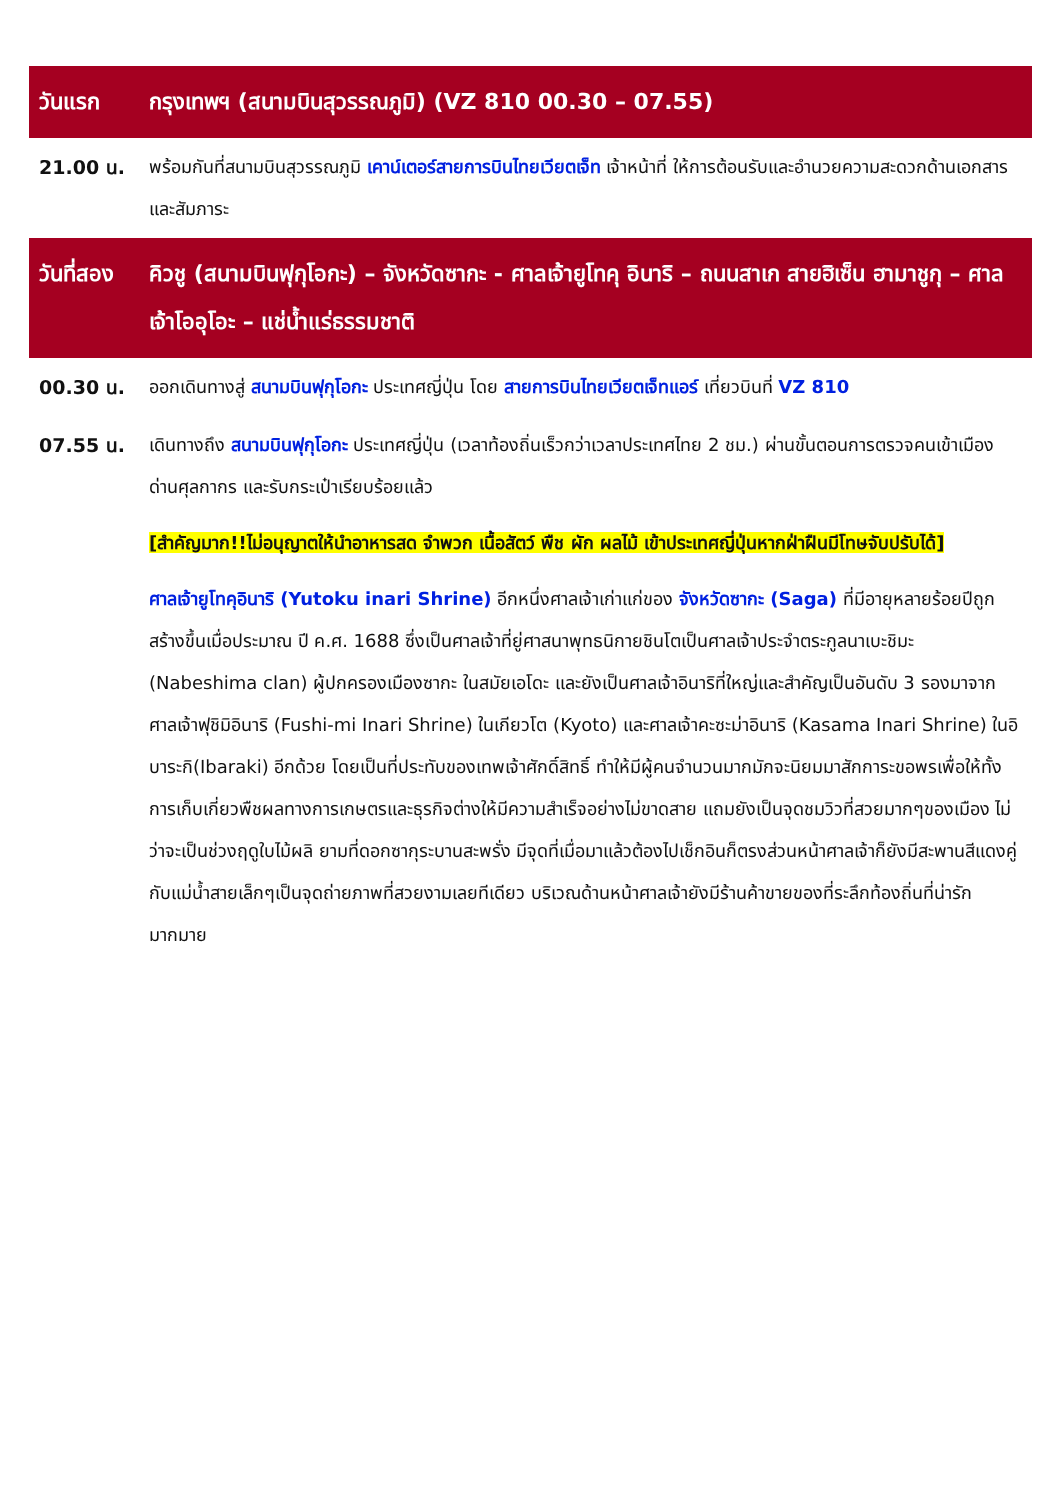วันแรก กรุงเทพฯ (สนามบินสุวรรณภูมิ) (VZ 810 00.30 – 07.55)
21.00 น. พร้อมกันที่สนามบินสุวรรณภูมิ เคาน์เตอร์สายการบินไทยเวียตเจ็ท เจ้าหน้าที่ ให้การต้อนรับและอำนวยความสะดวกด้านเอกสารและสัมภาระ
วันที่สอง
คิวชู (สนามบินฟุกุโอกะ) – จังหวัดซากะ - ศาลเจ้ายูโทคุ อินาริ – ถนนสาเก สายฮิเซ็น ฮามาชูกุ – ศาลเจ้าโออุโอะ – แช่น้ำแร่ธรรมชาติ
00.30 น. ออกเดินทางสู่ สนามบินฟุกุโอกะ ประเทศญี่ปุ่น โดย สายการบินไทยเวียตเจ็ทแอร์ เที่ยวบินที่ VZ 810
07.55 น. เดินทางถึง สนามบินฟุกุโอกะ ประเทศญี่ปุ่น (เวลาท้องถิ่นเร็วกว่าเวลาประเทศไทย 2 ชม.) ผ่านขั้นตอนการตรวจคนเข้าเมือง ด่านศุลกากร และรับกระเป๋าเรียบร้อยแล้ว
[สำคัญมาก!!ไม่อนุญาตให้นำอาหารสด จำพวก เนื้อสัตว์ พืช ผัก ผลไม้ เข้าประเทศญี่ปุ่นหากฝ่าฝืนมีโทษจับปรับได้]
ศาลเจ้ายูโทคุอินาริ (Yutoku inari Shrine) อีกหนึ่งศาลเจ้าเก่าแก่ของ จังหวัดซากะ (Saga) ที่มีอายุหลายร้อยปีถูกสร้างขึ้นเมื่อประมาณ ปี ค.ศ. 1688 ซึ่งเป็นศาลเจ้าที่ยู่ศาสนาพุทธนิกายชินโตเป็นศาลเจ้าประจำตระกูลนาเบะชิมะ (Nabeshima clan) ผู้ปกครองเมืองซากะ ในสมัยเอโดะ และยังเป็นศาลเจ้าอินาริที่ใหญ่และสำคัญเป็นอันดับ 3 รองมาจาก ศาลเจ้าฟุชิมิอินาริ (Fushi-mi Inari Shrine) ในเกียวโต (Kyoto) และศาลเจ้าคะซะม่าอินาริ (Kasama Inari Shrine) ในอิบาระกิ(Ibaraki) อีกด้วย โดยเป็นที่ประทับของเทพเจ้าศักดิ์สิทธิ์ ทำให้มีผู้คนจำนวนมากมักจะนิยมมาสักการะขอพรเพื่อให้ทั้งการเก็บเกี่ยวพืชผลทางการเกษตรและธุรกิจต่างให้มีความสำเร็จอย่างไม่ขาดสาย แถมยังเป็นจุดชมวิวที่สวยมากๆของเมือง ไม่ว่าจะเป็นช่วงฤดูใบไม้ผลิ ยามที่ดอกซากุระบานสะพรั่ง มีจุดที่เมื่อมาแล้วต้องไปเช็กอินก็ตรงส่วนหน้าศาลเจ้าก็ยังมีสะพานสีแดงคู่กับแม่น้ำสายเล็กๆเป็นจุดถ่ายภาพที่สวยงามเลยทีเดียว บริเวณด้านหน้าศาลเจ้ายังมีร้านค้าขายของที่ระลึกท้องถิ่นที่น่ารักมากมาย